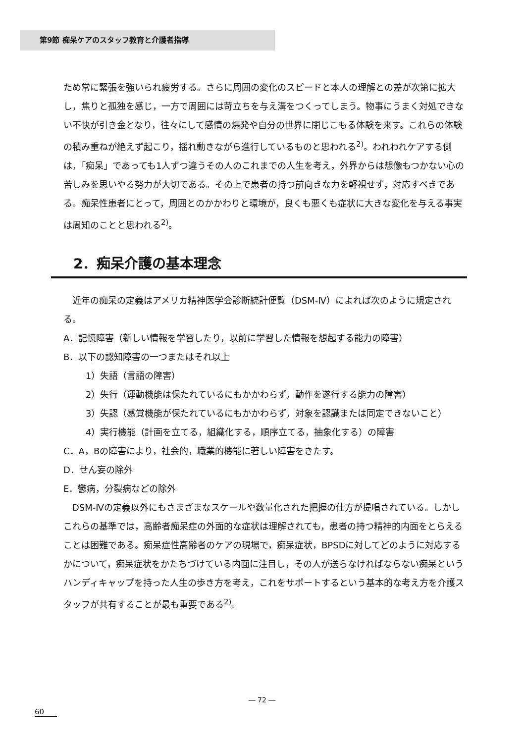第9節 痴呆ケアのスタッフ教育と介護者指導
ため常に緊張を強いられ疲労する。さらに周囲の変化のスピードと本人の理解との差が次第に拡大し，焦りと孤独を感じ，一方で周囲には苛立ちを与え溝をつくってしまう。物事にうまく対処できない不快が引き金となり，往々にして感情の爆発や自分の世界に閉じこもる体験を来す。これらの体験の積み重ねが絶えず起こり，揺れ動きながら進行しているものと思われる<sup>2)</sup>。われわれケアする側は，「痴呆」であっても1人ずつ違うその人のこれまでの人生を考え，外界からは想像もつかない心の苦しみを思いやる努力が大切である。その上で患者の持つ前向きな力を軽視せず，対応すべきである。痴呆性患者にとって，周囲とのかかわりと環境が，良くも悪くも症状に大きな変化を与える事実は周知のことと思われる<sup>2)</sup>。
2．痴呆介護の基本理念
近年の痴呆の定義はアメリカ精神医学会診断統計便覧（DSM-Ⅳ）によれば次のように規定される。
A．記憶障害（新しい情報を学習したり，以前に学習した情報を想起する能力の障害）
B．以下の認知障害の一つまたはそれ以上
1）失語（言語の障害）
2）失行（運動機能は保たれているにもかかわらず，動作を遂行する能力の障害）
3）失認（感覚機能が保たれているにもかかわらず，対象を認識または同定できないこと）
4）実行機能（計画を立てる，組織化する，順序立てる，抽象化する）の障害
C．A，Bの障害により，社会的，職業的機能に著しい障害をきたす。
D．せん妄の除外
E．鬱病，分裂病などの除外
DSM-Ⅳの定義以外にもさまざまなスケールや数量化された把握の仕方が提唱されている。しかしこれらの基準では，高齢者痴呆症の外面的な症状は理解されても，患者の持つ精神的内面をとらえることは困難である。痴呆症性高齢者のケアの現場で，痴呆症状，BPSDに対してどのように対応するかについて，痴呆症状をかたちづけている内面に注目し，その人が送らなければならない痴呆というハンディキャップを持った人生の歩き方を考え，これをサポートするという基本的な考え方を介護スタッフが共有することが最も重要である<sup>2)</sup>。
― 72 ―
60